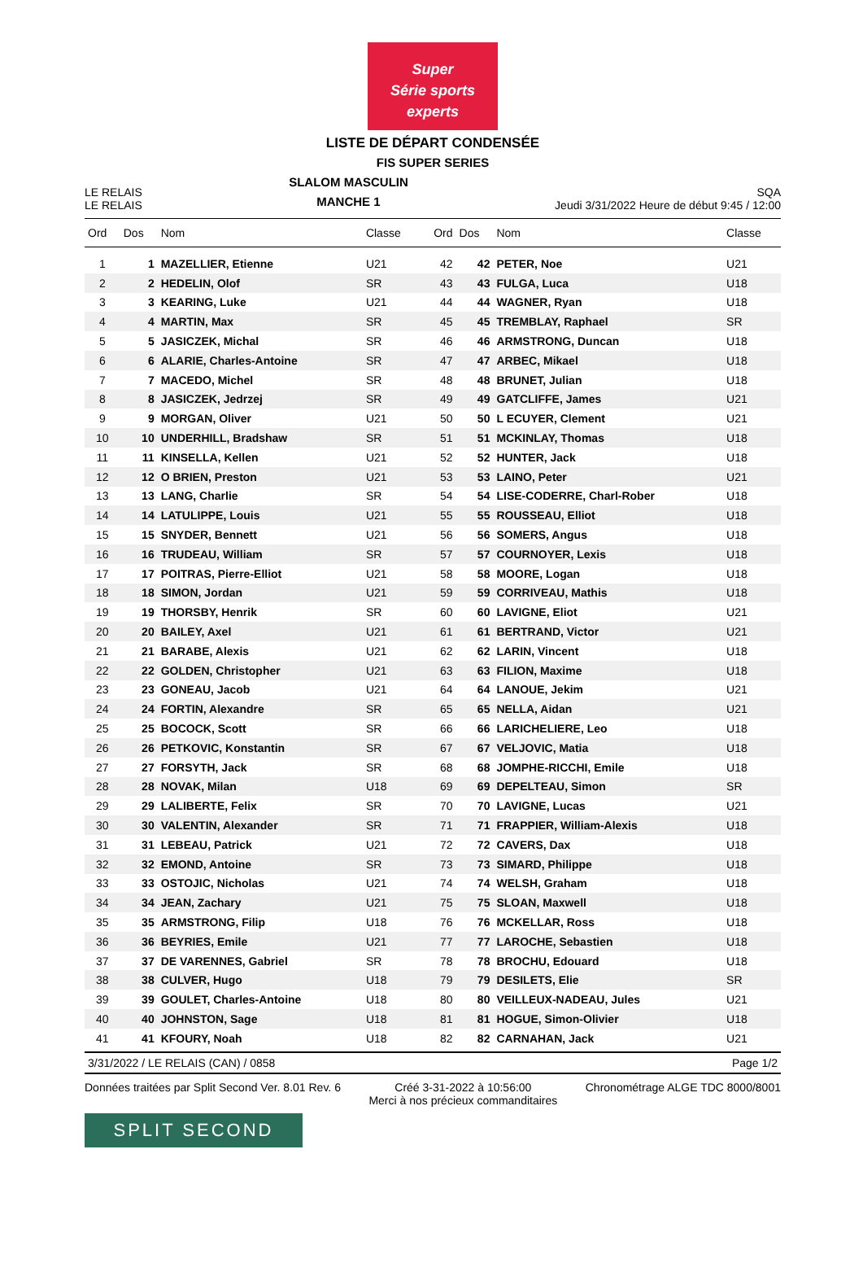Super
Série sports experts
LISTE DE DÉPART CONDENSÉE
FIS SUPER SERIES
LE RELAIS
LE RELAIS
SLALOM MASCULIN
MANCHE 1
SQA
Jeudi 3/31/2022 Heure de début 9:45 / 12:00
| Ord | Dos | Nom | Classe | Ord | Dos | Nom | Classe |
| --- | --- | --- | --- | --- | --- | --- | --- |
| 1 | 1 | MAZELLIER, Etienne | U21 | 42 | 42 | PETER, Noe | U21 |
| 2 | 2 | HEDELIN, Olof | SR | 43 | 43 | FULGA, Luca | U18 |
| 3 | 3 | KEARING, Luke | U21 | 44 | 44 | WAGNER, Ryan | U18 |
| 4 | 4 | MARTIN, Max | SR | 45 | 45 | TREMBLAY, Raphael | SR |
| 5 | 5 | JASICZEK, Michal | SR | 46 | 46 | ARMSTRONG, Duncan | U18 |
| 6 | 6 | ALARIE, Charles-Antoine | SR | 47 | 47 | ARBEC, Mikael | U18 |
| 7 | 7 | MACEDO, Michel | SR | 48 | 48 | BRUNET, Julian | U18 |
| 8 | 8 | JASICZEK, Jedrzej | SR | 49 | 49 | GATCLIFFE, James | U21 |
| 9 | 9 | MORGAN, Oliver | U21 | 50 | 50 | L ECUYER, Clement | U21 |
| 10 | 10 | UNDERHILL, Bradshaw | SR | 51 | 51 | MCKINLAY, Thomas | U18 |
| 11 | 11 | KINSELLA, Kellen | U21 | 52 | 52 | HUNTER, Jack | U18 |
| 12 | 12 | O BRIEN, Preston | U21 | 53 | 53 | LAINO, Peter | U21 |
| 13 | 13 | LANG, Charlie | SR | 54 | 54 | LISE-CODERRE, Charl-Rober | U18 |
| 14 | 14 | LATULIPPE, Louis | U21 | 55 | 55 | ROUSSEAU, Elliot | U18 |
| 15 | 15 | SNYDER, Bennett | U21 | 56 | 56 | SOMERS, Angus | U18 |
| 16 | 16 | TRUDEAU, William | SR | 57 | 57 | COURNOYER, Lexis | U18 |
| 17 | 17 | POITRAS, Pierre-Elliot | U21 | 58 | 58 | MOORE, Logan | U18 |
| 18 | 18 | SIMON, Jordan | U21 | 59 | 59 | CORRIVEAU, Mathis | U18 |
| 19 | 19 | THORSBY, Henrik | SR | 60 | 60 | LAVIGNE, Eliot | U21 |
| 20 | 20 | BAILEY, Axel | U21 | 61 | 61 | BERTRAND, Victor | U21 |
| 21 | 21 | BARABE, Alexis | U21 | 62 | 62 | LARIN, Vincent | U18 |
| 22 | 22 | GOLDEN, Christopher | U21 | 63 | 63 | FILION, Maxime | U18 |
| 23 | 23 | GONEAU, Jacob | U21 | 64 | 64 | LANOUE, Jekim | U21 |
| 24 | 24 | FORTIN, Alexandre | SR | 65 | 65 | NELLA, Aidan | U21 |
| 25 | 25 | BOCOCK, Scott | SR | 66 | 66 | LARICHELIERE, Leo | U18 |
| 26 | 26 | PETKOVIC, Konstantin | SR | 67 | 67 | VELJOVIC, Matia | U18 |
| 27 | 27 | FORSYTH, Jack | SR | 68 | 68 | JOMPHE-RICCHI, Emile | U18 |
| 28 | 28 | NOVAK, Milan | U18 | 69 | 69 | DEPELTEAU, Simon | SR |
| 29 | 29 | LALIBERTE, Felix | SR | 70 | 70 | LAVIGNE, Lucas | U21 |
| 30 | 30 | VALENTIN, Alexander | SR | 71 | 71 | FRAPPIER, William-Alexis | U18 |
| 31 | 31 | LEBEAU, Patrick | U21 | 72 | 72 | CAVERS, Dax | U18 |
| 32 | 32 | EMOND, Antoine | SR | 73 | 73 | SIMARD, Philippe | U18 |
| 33 | 33 | OSTOJIC, Nicholas | U21 | 74 | 74 | WELSH, Graham | U18 |
| 34 | 34 | JEAN, Zachary | U21 | 75 | 75 | SLOAN, Maxwell | U18 |
| 35 | 35 | ARMSTRONG, Filip | U18 | 76 | 76 | MCKELLAR, Ross | U18 |
| 36 | 36 | BEYRIES, Emile | U21 | 77 | 77 | LAROCHE, Sebastien | U18 |
| 37 | 37 | DE VARENNES, Gabriel | SR | 78 | 78 | BROCHU, Edouard | U18 |
| 38 | 38 | CULVER, Hugo | U18 | 79 | 79 | DESILETS, Elie | SR |
| 39 | 39 | GOULET, Charles-Antoine | U18 | 80 | 80 | VEILLEUX-NADEAU, Jules | U21 |
| 40 | 40 | JOHNSTON, Sage | U18 | 81 | 81 | HOGUE, Simon-Olivier | U18 |
| 41 | 41 | KFOURY, Noah | U18 | 82 | 82 | CARNAHAN, Jack | U21 |
3/31/2022 / LE RELAIS (CAN) / 0858 Page 1/2
Données traitées par Split Second Ver. 8.01 Rev. 6 Créé 3-31-2022 à 10:56:00
Merci à nos précieux commanditaires Chronométrage ALGE TDC 8000/8001
SPLIT SECOND